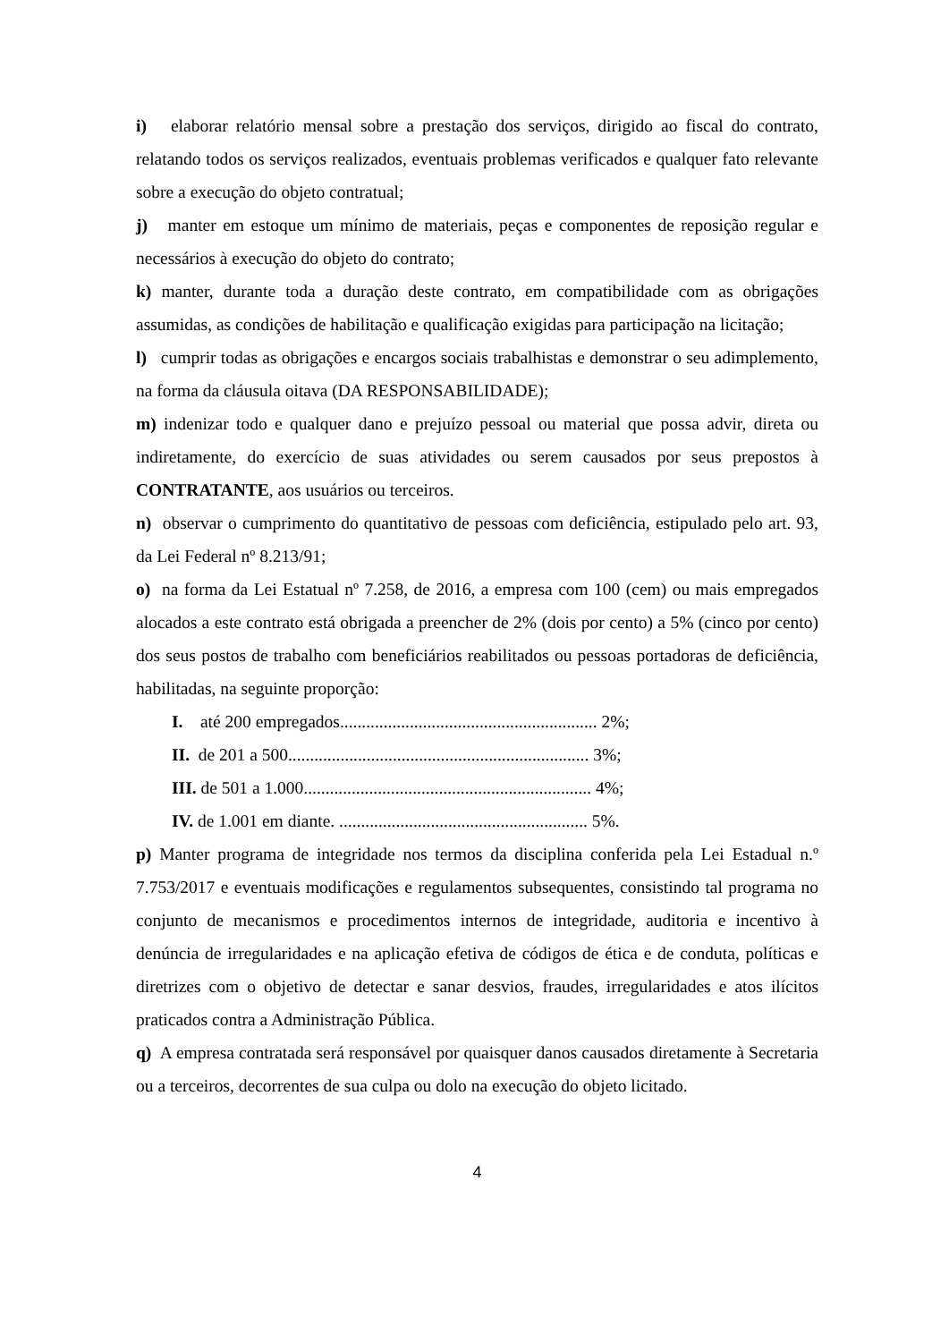i) elaborar relatório mensal sobre a prestação dos serviços, dirigido ao fiscal do contrato, relatando todos os serviços realizados, eventuais problemas verificados e qualquer fato relevante sobre a execução do objeto contratual;
j) manter em estoque um mínimo de materiais, peças e componentes de reposição regular e necessários à execução do objeto do contrato;
k) manter, durante toda a duração deste contrato, em compatibilidade com as obrigações assumidas, as condições de habilitação e qualificação exigidas para participação na licitação;
l) cumprir todas as obrigações e encargos sociais trabalhistas e demonstrar o seu adimplemento, na forma da cláusula oitava (DA RESPONSABILIDADE);
m) indenizar todo e qualquer dano e prejuízo pessoal ou material que possa advir, direta ou indiretamente, do exercício de suas atividades ou serem causados por seus prepostos à CONTRATANTE, aos usuários ou terceiros.
n) observar o cumprimento do quantitativo de pessoas com deficiência, estipulado pelo art. 93, da Lei Federal nº 8.213/91;
o) na forma da Lei Estatual nº 7.258, de 2016, a empresa com 100 (cem) ou mais empregados alocados a este contrato está obrigada a preencher de 2% (dois por cento) a 5% (cinco por cento) dos seus postos de trabalho com beneficiários reabilitados ou pessoas portadoras de deficiência, habilitadas, na seguinte proporção:
I. até 200 empregados........................................................... 2%;
II. de 201 a 500..................................................................... 3%;
III. de 501 a 1.000.................................................................. 4%;
IV. de 1.001 em diante. ......................................................... 5%.
p) Manter programa de integridade nos termos da disciplina conferida pela Lei Estadual n.º 7.753/2017 e eventuais modificações e regulamentos subsequentes, consistindo tal programa no conjunto de mecanismos e procedimentos internos de integridade, auditoria e incentivo à denúncia de irregularidades e na aplicação efetiva de códigos de ética e de conduta, políticas e diretrizes com o objetivo de detectar e sanar desvios, fraudes, irregularidades e atos ilícitos praticados contra a Administração Pública.
q) A empresa contratada será responsável por quaisquer danos causados diretamente à Secretaria ou a terceiros, decorrentes de sua culpa ou dolo na execução do objeto licitado.
4